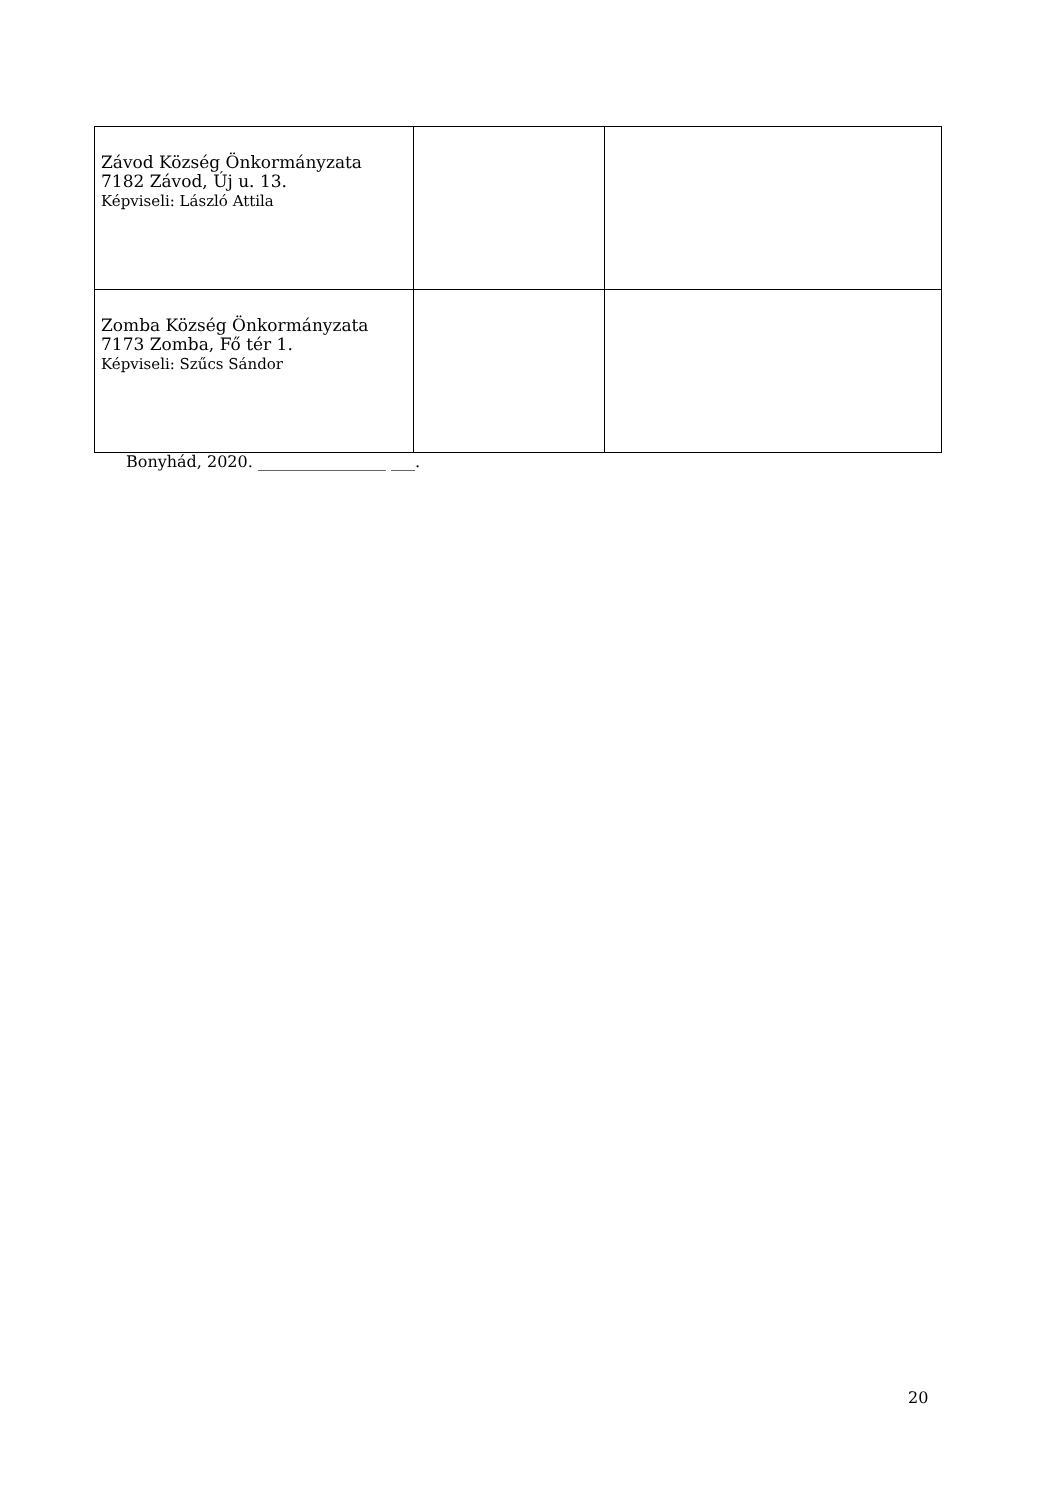| Závod Község Önkormányzata 7182 Závod, Új u. 13. Képviseli: László Attila | | |
| Zomba Község Önkormányzata 7173 Zomba, Fő tér 1. Képviseli: Szűcs Sándor | | |
Bonyhád, 2020. ________________ ___.
20